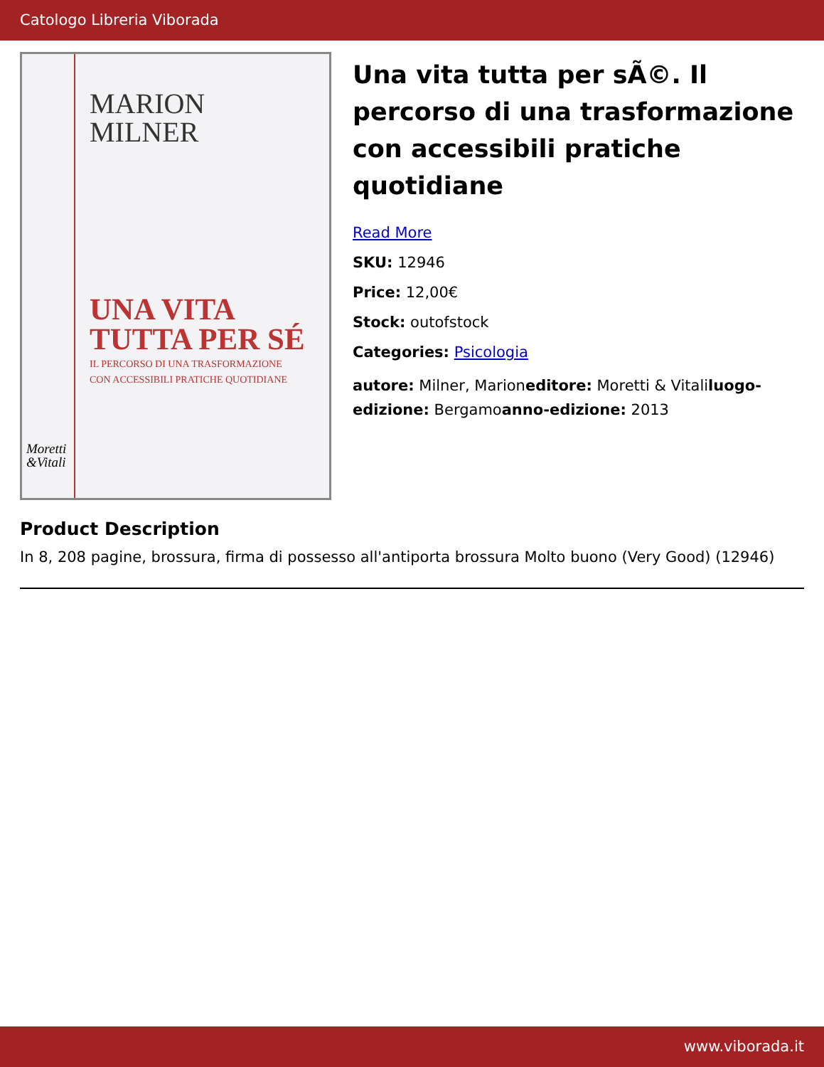Catologo Libreria Viborada
MARION
MILNER
UNA VITA
TUTTA PER SÉ
IL PERCORSO DI UNA TRASFORMAZIONE
CON ACCESSIBILI PRATICHE QUOTIDIANE
Moretti
&Vitali
Una vita tutta per sÃ©. Il percorso di una trasformazione con accessibili pratiche quotidiane
Read More
SKU: 12946
Price: 12,00€
Stock: outofstock
Categories: Psicologia
autore: Milner, Marioneditore: Moretti & Vitaliluogo-edizione: Bergamoanno-edizione: 2013
Product Description
In 8, 208 pagine, brossura, firma di possesso all'antiporta brossura Molto buono (Very Good) (12946)
www.viborada.it